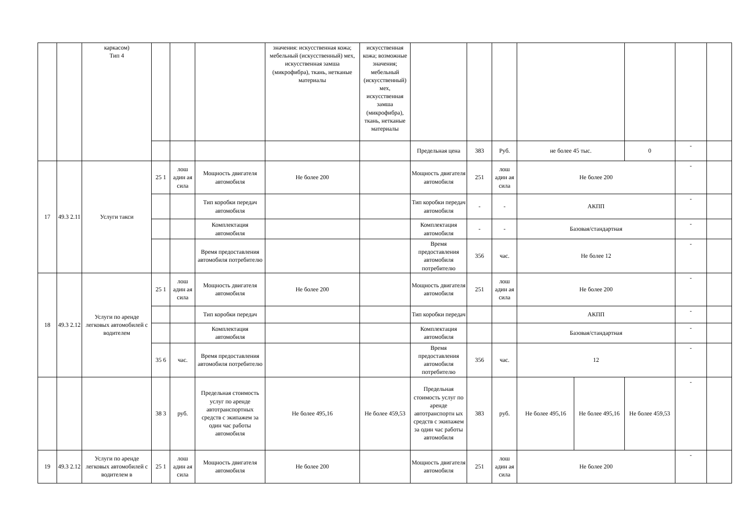| | | каркасом) Тип 4 | | | | значения: искусственная кожа; мебельный (искусственный) мех, искусственная замша (микрофибра), ткань, нетканые материалы | искусственная кожа; возможные значения; мебельный (искусственный) мех, искусственная замша (микрофибра), ткань, нетканые материалы | | | | | | | | |
| | | | | | | | | Предельная цена | 383 | Руб. | не более 45 тыс. | | 0 | - | |
| 17 | 49.3 2.11 | Услуги такси | 25 1 | лош адин ая сила | Мощность двигателя автомобиля | Не более 200 | | Мощность двигателя автомобиля | 251 | лош адин ая сила | Не более 200 | | | - | |
| | | | | | Тип коробки передач автомобиля | | | Тип коробки передач автомобиля | - | - | АКПП | | | - | |
| | | | | | Комплектация автомобиля | | | Комплектация автомобиля | - | - | Базовая/стандартная | | | - | |
| | | | | | Время предоставления автомобиля потребителю | | | Время предоставления автомобиля потребителю | 356 | час. | Не более 12 | | | - | |
| 18 | 49.3 2.12 | Услуги по аренде легковых автомобилей с водителем | 25 1 | лош адин ая сила | Мощность двигателя автомобиля | Не более 200 | | Мощность двигателя автомобиля | 251 | лош адин ая сила | Не более 200 | | | - | |
| | | | | | Тип коробки передач | | | Тип коробки передач | | | АКПП | | | - | |
| | | | | | Комплектация автомобиля | | | Комплектация автомобиля | | | Базовая/стандартная | | | - | |
| | | | 35 6 | час. | Время предоставления автомобиля потребителю | | | Время предоставления автомобиля потребителю | 356 | час. | 12 | | | - | |
| | | | 38 3 | руб. | Предельная стоимость услуг по аренде автотранспортных средств с экипажем за один час работы автомобиля | Не более 495,16 | Не более 459,53 | Предельная стоимость услуг по аренде автотранспортн ых средств с экипажем за один час работы автомобиля | 383 | руб. | Не более 495,16 | Не более 495,16 | Не более 459,53 | - | |
| 19 | 49.3 2.12 | Услуги по аренде легковых автомобилей с водителем в | 25 1 | лош адин ая сила | Мощность двигателя автомобиля | Не более 200 | | Мощность двигателя автомобиля | 251 | лош адин ая сила | Не более 200 | | | - | |